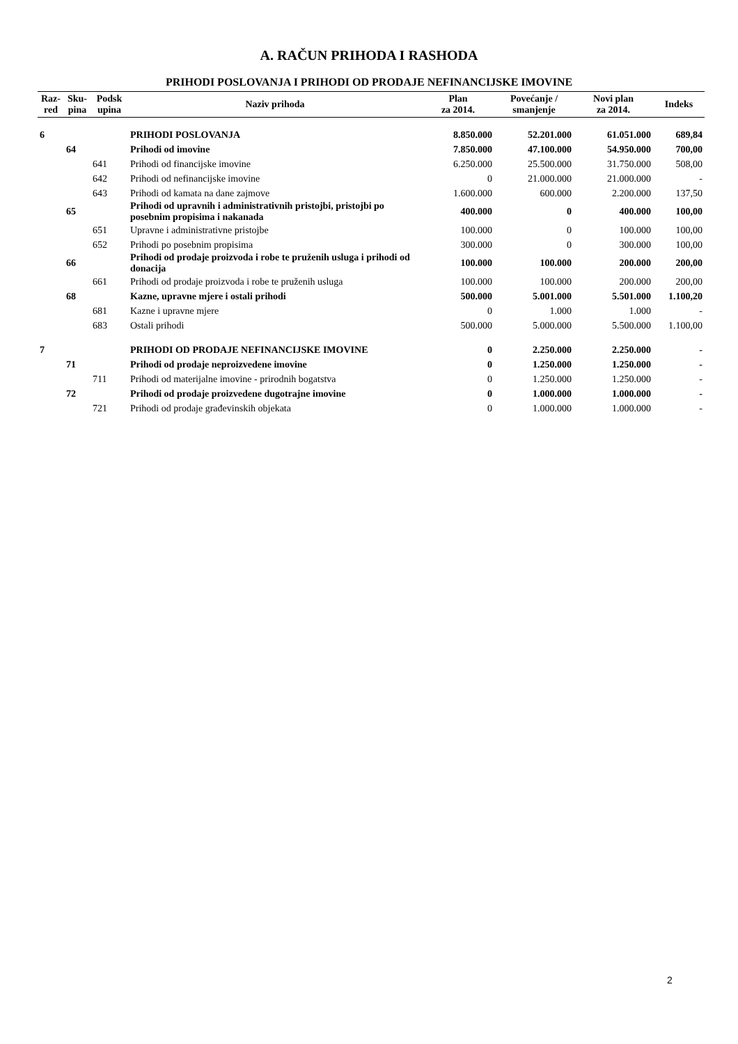A. RAČUN PRIHODA I RASHODA
PRIHODI POSLOVANJA I PRIHODI OD PRODAJE NEFINANCIJSKE IMOVINE
| Raz- red | Sku- pina | Podsk upina | Naziv prihoda | Plan za 2014. | Povećanje / smanjenje | Novi plan za 2014. | Indeks |
| --- | --- | --- | --- | --- | --- | --- | --- |
| 6 | | | PRIHODI POSLOVANJA | 8.850.000 | 52.201.000 | 61.051.000 | 689,84 |
| | 64 | | Prihodi od imovine | 7.850.000 | 47.100.000 | 54.950.000 | 700,00 |
| | | 641 | Prihodi od financijske imovine | 6.250.000 | 25.500.000 | 31.750.000 | 508,00 |
| | | 642 | Prihodi od nefinancijske imovine | 0 | 21.000.000 | 21.000.000 | - |
| | | 643 | Prihodi od kamata na dane zajmove | 1.600.000 | 600.000 | 2.200.000 | 137,50 |
| | 65 | | Prihodi od upravnih i administrativnih pristojbi, pristojbi po posebnim propisima i nakanada | 400.000 | 0 | 400.000 | 100,00 |
| | | 651 | Upravne i administrativne pristojbe | 100.000 | 0 | 100.000 | 100,00 |
| | | 652 | Prihodi po posebnim propisima | 300.000 | 0 | 300.000 | 100,00 |
| | 66 | | Prihodi od prodaje proizvoda i robe te pruženih usluga i prihodi od donacija | 100.000 | 100.000 | 200.000 | 200,00 |
| | | 661 | Prihodi od prodaje proizvoda i robe te pruženih usluga | 100.000 | 100.000 | 200.000 | 200,00 |
| | 68 | | Kazne, upravne mjere i ostali prihodi | 500.000 | 5.001.000 | 5.501.000 | 1.100,20 |
| | | 681 | Kazne i upravne mjere | 0 | 1.000 | 1.000 | - |
| | | 683 | Ostali prihodi | 500.000 | 5.000.000 | 5.500.000 | 1.100,00 |
| 7 | | | PRIHODI OD PRODAJE NEFINANCIJSKE IMOVINE | 0 | 2.250.000 | 2.250.000 | - |
| | 71 | | Prihodi od prodaje neproizvedene imovine | 0 | 1.250.000 | 1.250.000 | - |
| | | 711 | Prihodi od materijalne imovine - prirodnih bogatstva | 0 | 1.250.000 | 1.250.000 | - |
| | 72 | | Prihodi od prodaje proizvedene dugotrajne imovine | 0 | 1.000.000 | 1.000.000 | - |
| | | 721 | Prihodi od prodaje građevinskih objekata | 0 | 1.000.000 | 1.000.000 | - |
2